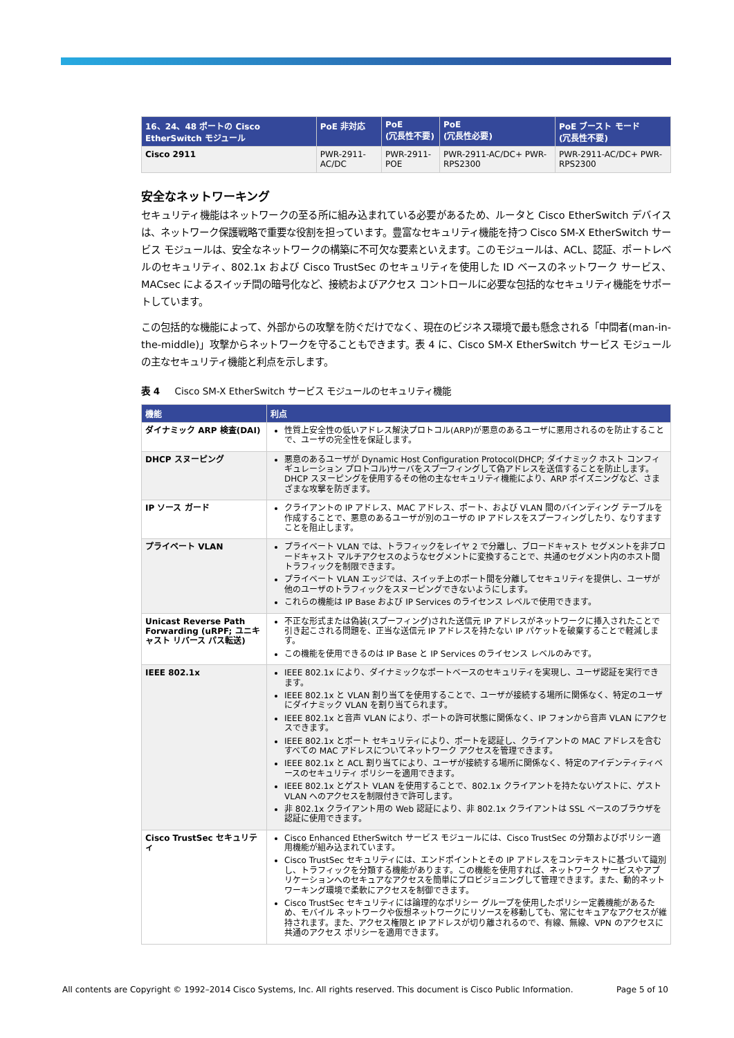| 16、24、48 ポートの Cisco EtherSwitch モジュール | PoE 非対応 | PoE (冗長性不要) | PoE (冗長性必要) | PoE ブースト モード (冗長性不要) |
| --- | --- | --- | --- | --- |
| Cisco 2911 | PWR-2911-AC/DC | PWR-2911-POE | PWR-2911-AC/DC+ PWR-RPS2300 | PWR-2911-AC/DC+ PWR-RPS2300 |
安全なネットワーキング
セキュリティ機能はネットワークの至る所に組み込まれている必要があるため、ルータと Cisco EtherSwitch デバイスは、ネットワーク保護戦略で重要な役割を担っています。豊富なセキュリティ機能を持つ Cisco SM-X EtherSwitch サービス モジュールは、安全なネットワークの構築に不可欠な要素といえます。このモジュールは、ACL、認証、ポートレベルのセキュリティ、802.1x および Cisco TrustSec のセキュリティを使用した ID ベースのネットワーク サービス、MACsec によるスイッチ間の暗号化など、接続およびアクセス コントロールに必要な包括的なセキュリティ機能をサポートしています。
この包括的な機能によって、外部からの攻撃を防ぐだけでなく、現在のビジネス環境で最も懸念される「中間者(man-in-the-middle)」攻撃からネットワークを守ることもできます。表 4 に、Cisco SM-X EtherSwitch サービス モジュールの主なセキュリティ機能と利点を示します。
表 4 Cisco SM-X EtherSwitch サービス モジュールのセキュリティ機能
| 機能 | 利点 |
| --- | --- |
| ダイナミック ARP 検査(DAI) | 性質上安全性の低いアドレス解決プロトコル(ARP)が悪意のあるユーザに悪用されるのを防止することで、ユーザの完全性を保証します。 |
| DHCP スヌーピング | 悪意のあるユーザが Dynamic Host Configuration Protocol(DHCP; ダイナミック ホスト コンフィギュレーション プロトコル)サーバをスプーフィングして偽アドレスを送信することを防止します。DHCP スヌーピングを使用するその他の主なセキュリティ機能により、ARP ポイズニングなど、さまざまな攻撃を防ぎます。 |
| IP ソース ガード | クライアントの IP アドレス、MAC アドレス、ポート、および VLAN 間のバインディング テーブルを作成することで、悪意のあるユーザが別のユーザの IP アドレスをスプーフィングしたり、なりすますことを阻止します。 |
| プライベート VLAN | プライベート VLAN では、トラフィックをレイヤ 2 で分離し、ブロードキャスト セグメントを非ブロードキャスト マルチアクセスのようなセグメントに変換することで、共通のセグメント内のホスト間トラフィックを制限できます。 プライベート VLAN エッジでは、スイッチ上のポート間を分離してセキュリティを提供し、ユーザが他のユーザのトラフィックをスヌーピングできないようにします。 これらの機能は IP Base および IP Services のライセンス レベルで使用できます。 |
| Unicast Reverse Path Forwarding (uRPF; ユニキャスト リバース パス転送) | 不正な形式または偽装(スプーフィング)された送信元 IP アドレスがネットワークに挿入されたことで引き起こされる問題を、正当な送信元 IP アドレスを持たない IP パケットを破棄することで軽減します。 この機能を使用できるのは IP Base と IP Services のライセンス レベルのみです。 |
| IEEE 802.1x | IEEE 802.1x により、ダイナミックなポートベースのセキュリティを実現し、ユーザ認証を実行できます。 IEEE 802.1x と VLAN 割り当てを使用することで、ユーザが接続する場所に関係なく、特定のユーザにダイナミック VLAN を割り当てられます。 IEEE 802.1x と音声 VLAN により、ポートの許可状態に関係なく、IP フォンから音声 VLAN にアクセスできます。 IEEE 802.1x とポート セキュリティにより、ポートを認証し、クライアントの MAC アドレスを含むすべての MAC アドレスについてネットワーク アクセスを管理できます。 IEEE 802.1x と ACL 割り当てにより、ユーザが接続する場所に関係なく、特定のアイデンティティベースのセキュリティ ポリシーを適用できます。 IEEE 802.1x とゲスト VLAN を使用することで、802.1x クライアントを持たないゲストに、ゲスト VLAN へのアクセスを制限付きで許可します。 非 802.1x クライアント用の Web 認証により、非 802.1x クライアントは SSL ベースのブラウザを認証に使用できます。 |
| Cisco TrustSec セキュリティ | Cisco Enhanced EtherSwitch サービス モジュールには、Cisco TrustSec の分類およびポリシー適用機能が組み込まれています。 Cisco TrustSec セキュリティには、エンドポイントとその IP アドレスをコンテキストに基づいて識別し、トラフィックを分類する機能があります。この機能を使用すれば、ネットワーク サービスやアプリケーションへのセキュアなアクセスを簡単にプロビジョニングして管理できます。また、動的ネットワーキング環境で柔軟にアクセスを制御できます。 Cisco TrustSec セキュリティには論理的なポリシー グループを使用したポリシー定義機能があるため、モバイル ネットワークや仮想ネットワークにリソースを移動しても、常にセキュアなアクセスが維持されます。また、アクセス権限と IP アドレスが切り離されるので、有線、無線、VPN のアクセスに共通のアクセス ポリシーを適用できます。 |
All contents are Copyright © 1992–2014 Cisco Systems, Inc. All rights reserved. This document is Cisco Public Information. Page 5 of 10